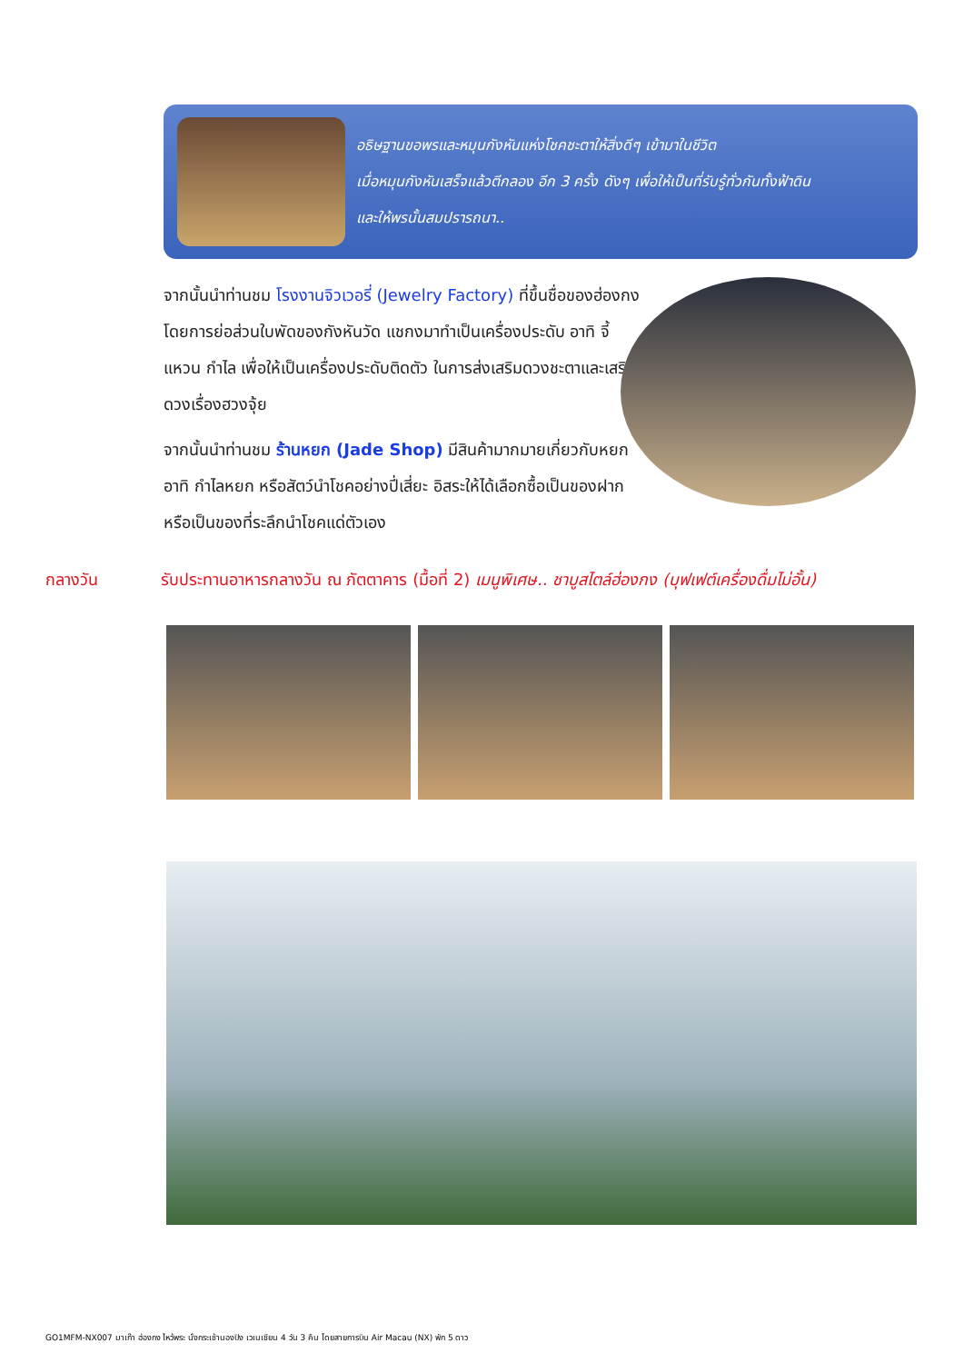อธิษฐานขอพรและหมุนกังหันแห่งโชคชะตาให้สิ่งดีๆ เข้ามาในชีวิต
เมื่อหมุนกังหันเสร็จแล้วตีกลอง อีก 3 ครั้ง ดังๆ เพื่อให้เป็นที่รับรู้ทั่วกันทั้งฟ้าดิน
และให้พรนั้นสมปรารถนา..
จากนั้นนำท่านชม โรงงานจิวเวอรี่ (Jewelry Factory) ที่ขึ้นชื่อของฮ่องกง โดยการย่อส่วนใบพัดของกังหันวัด แชกงมาทำเป็นเครื่องประดับ อาทิ จี้ แหวน กำไล เพื่อให้เป็นเครื่องประดับติดตัว ในการส่งเสริมดวงชะตาและเสริมดวงเรื่องฮวงจุ้ย
จากนั้นนำท่านชม ร้านหยก (Jade Shop) มีสินค้ามากมายเกี่ยวกับหยก อาทิ กำไลหยก หรือสัตว์นำโชคอย่างปี่เสี่ยะ อิสระให้ได้เลือกซื้อเป็นของฝาก หรือเป็นของที่ระลึกนำโชคแด่ตัวเอง
กลางวัน รับประทานอาหารกลางวัน ณ ภัตตาคาร (มื้อที่ 2) เมนูพิเศษ.. ชาบูสไตล์ฮ่องกง (บุฟเฟต์เครื่องดื่มไม่อั้น)
GO1MFM-NX007 มาเก๊า ฮ่องกง ไหว้พระ นั่งกระเช้านองปิง เวเนเชียน 4 วัน 3 คืน โดยสายการบิน Air Macau (NX) พัก 5 ดาว